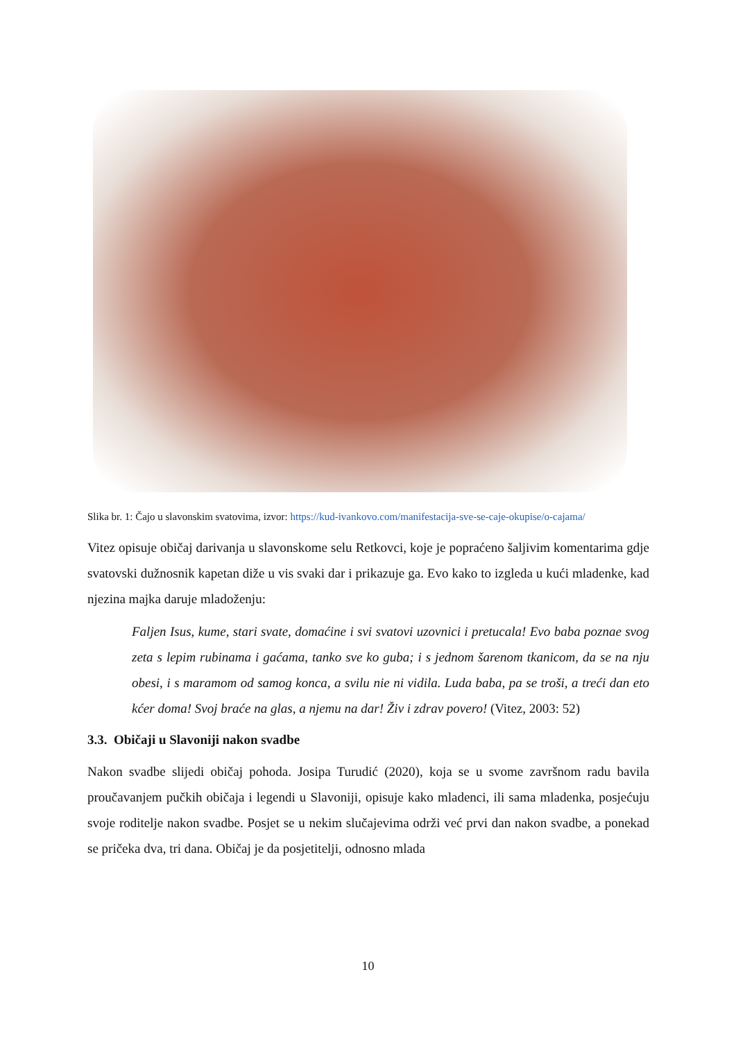Slika br. 1: Čajo u slavonskim svatovima, izvor: https://kud-ivankovo.com/manifestacija-sve-se-caje-okupise/o-cajama/
Vitez opisuje običaj darivanja u slavonskome selu Retkovci, koje je popraćeno šaljivim komentarima gdje svatovski dužnosnik kapetan diže u vis svaki dar i prikazuje ga. Evo kako to izgleda u kući mladenke, kad njezina majka daruje mladoženju:
Faljen Isus, kume, stari svate, domaćine i svi svatovi uzovnici i pretucala! Evo baba poznae svog zeta s lepim rubinama i gaćama, tanko sve ko guba; i s jednom šarenom tkanicom, da se na nju obesi, i s maramom od samog konca, a svilu nie ni vidila. Luda baba, pa se troši, a treći dan eto kćer doma! Svoj braće na glas, a njemu na dar! Živ i zdrav povero! (Vitez, 2003: 52)
3.3. Običaji u Slavoniji nakon svadbe
Nakon svadbe slijedi običaj pohoda. Josipa Turudić (2020), koja se u svome završnom radu bavila proučavanjem pučkih običaja i legendi u Slavoniji, opisuje kako mladenci, ili sama mladenka, posjećuju svoje roditelje nakon svadbe. Posjet se u nekim slučajevima održi već prvi dan nakon svadbe, a ponekad se pričeka dva, tri dana. Običaj je da posjetitelji, odnosno mlada
10